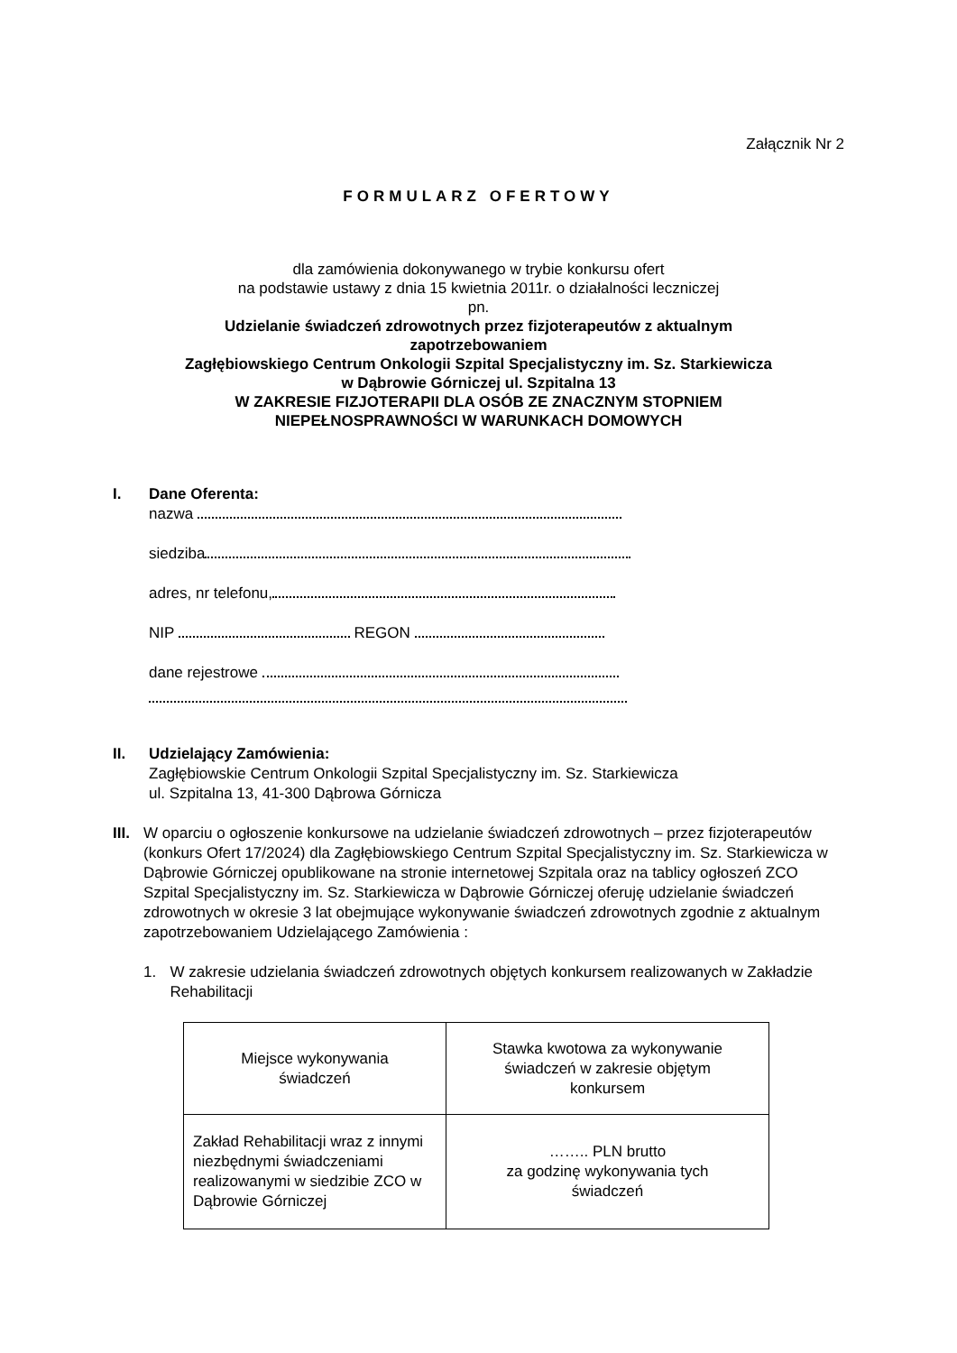Załącznik Nr 2
FORMULARZ OFERTOWY
dla zamówienia dokonywanego w trybie konkursu ofert
na podstawie ustawy z dnia 15 kwietnia 2011r. o działalności leczniczej
pn.
Udzielanie świadczeń zdrowotnych przez fizjoterapeutów z aktualnym
zapotrzebowaniem
Zagłębiowskiego Centrum Onkologii Szpital Specjalistyczny im. Sz. Starkiewicza
w Dąbrowie Górniczej ul. Szpitalna 13
W ZAKRESIE FIZJOTERAPII DLA OSÓB ZE ZNACZNYM STOPNIEM
NIEPEŁNOSPRAWNOŚCI W WARUNKACH DOMOWYCH
I. Dane Oferenta:
nazwa
siedziba
adres, nr telefonu,
NIP REGON
dane rejestrowe
II. Udzielający Zamówienia:
Zagłębiowskie Centrum Onkologii Szpital Specjalistyczny im. Sz. Starkiewicza
ul. Szpitalna 13, 41-300 Dąbrowa Górnicza
III.
W oparciu o ogłoszenie konkursowe na udzielanie świadczeń zdrowotnych – przez fizjoterapeutów (konkurs Ofert 17/2024) dla Zagłębiowskiego Centrum Szpital Specjalistyczny im. Sz. Starkiewicza w Dąbrowie Górniczej opublikowane na stronie internetowej Szpitala oraz na tablicy ogłoszeń ZCO Szpital Specjalistyczny im. Sz. Starkiewicza w Dąbrowie Górniczej oferuję udzielanie świadczeń zdrowotnych w okresie 3 lat obejmujące wykonywanie świadczeń zdrowotnych zgodnie z aktualnym zapotrzebowaniem Udzielającego Zamówienia :
1. W zakresie udzielania świadczeń zdrowotnych objętych konkursem realizowanych w Zakładzie Rehabilitacji
| Miejsce wykonywania świadczeń | Stawka kwotowa za wykonywanie świadczeń w zakresie objętym konkursem |
| Zakład Rehabilitacji wraz z innymi niezbędnymi świadczeniami realizowanymi w siedzibie ZCO w Dąbrowie Górniczej | …….. PLN brutto za godzinę wykonywania tych świadczeń |